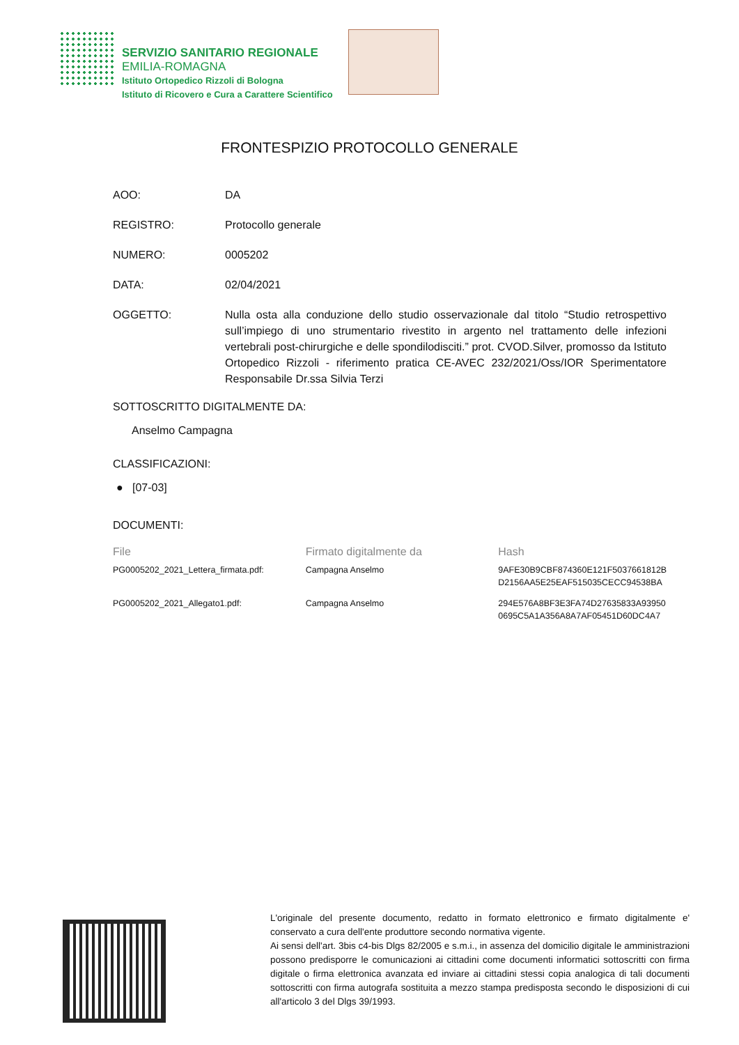SERVIZIO SANITARIO REGIONALE
EMILIA-ROMAGNA
Istituto Ortopedico Rizzoli di Bologna
Istituto di Ricovero e Cura a Carattere Scientifico
FRONTESPIZIO PROTOCOLLO GENERALE
AOO: DA
REGISTRO: Protocollo generale
NUMERO: 0005202
DATA: 02/04/2021
OGGETTO: Nulla osta alla conduzione dello studio osservazionale dal titolo “Studio retrospettivo sull’impiego di uno strumentario rivestito in argento nel trattamento delle infezioni vertebrali post-chirurgiche e delle spondilodisciti.” prot. CVOD.Silver, promosso da Istituto Ortopedico Rizzoli - riferimento pratica CE-AVEC 232/2021/Oss/IOR Sperimentatore Responsabile Dr.ssa Silvia Terzi
SOTTOSCRITTO DIGITALMENTE DA:
Anselmo Campagna
CLASSIFICAZIONI:
● [07-03]
DOCUMENTI:
| File | Firmato digitalmente da | Hash |
| --- | --- | --- |
| PG0005202_2021_Lettera_firmata.pdf: | Campagna Anselmo | 9AFE30B9CBF874360E121F5037661812B D2156AA5E25EAF515035CECC94538BA |
| PG0005202_2021_Allegato1.pdf: | Campagna Anselmo | 294E576A8BF3E3FA74D27635833A93950 0695C5A1A356A8A7AF05451D60DC4A7 |
L'originale del presente documento, redatto in formato elettronico e firmato digitalmente e' conservato a cura dell'ente produttore secondo normativa vigente.
Ai sensi dell'art. 3bis c4-bis Dlgs 82/2005 e s.m.i., in assenza del domicilio digitale le amministrazioni possono predisporre le comunicazioni ai cittadini come documenti informatici sottoscritti con firma digitale o firma elettronica avanzata ed inviare ai cittadini stessi copia analogica di tali documenti sottoscritti con firma autografa sostituita a mezzo stampa predisposta secondo le disposizioni di cui all'articolo 3 del Dlgs 39/1993.